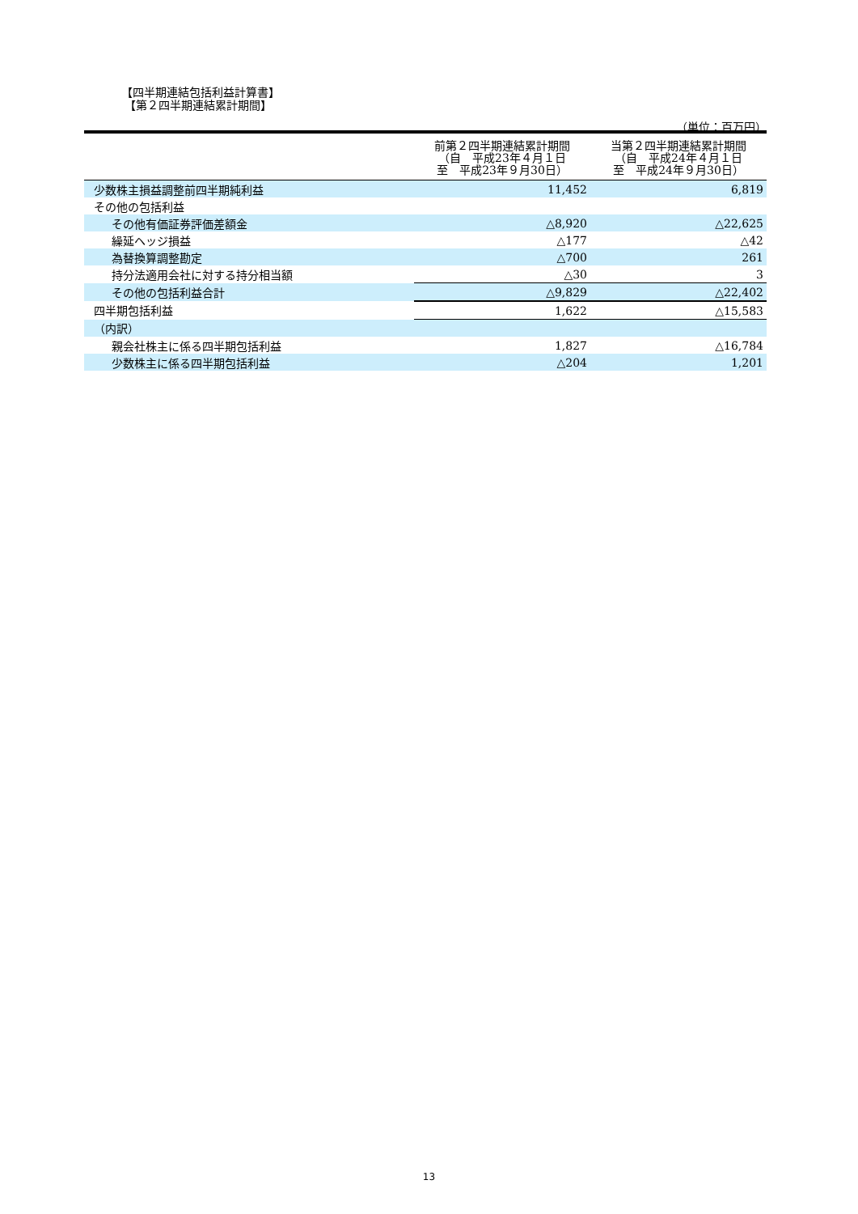【四半期連結包括利益計算書】
【第２四半期連結累計期間】
（単位：百万円）
| | 前第２四半期連結累計期間 （自 平成23年４月１日 至 平成23年９月30日） | 当第２四半期連結累計期間 （自 平成24年４月１日 至 平成24年９月30日） |
| --- | --- | --- |
| 少数株主損益調整前四半期純利益 | 11,452 | 6,819 |
| その他の包括利益 | | |
| その他有価証券評価差額金 | △8,920 | △22,625 |
| 繰延ヘッジ損益 | △177 | △42 |
| 為替換算調整勘定 | △700 | 261 |
| 持分法適用会社に対する持分相当額 | △30 | 3 |
| その他の包括利益合計 | △9,829 | △22,402 |
| 四半期包括利益 | 1,622 | △15,583 |
| （内訳） | | |
| 親会社株主に係る四半期包括利益 | 1,827 | △16,784 |
| 少数株主に係る四半期包括利益 | △204 | 1,201 |
13